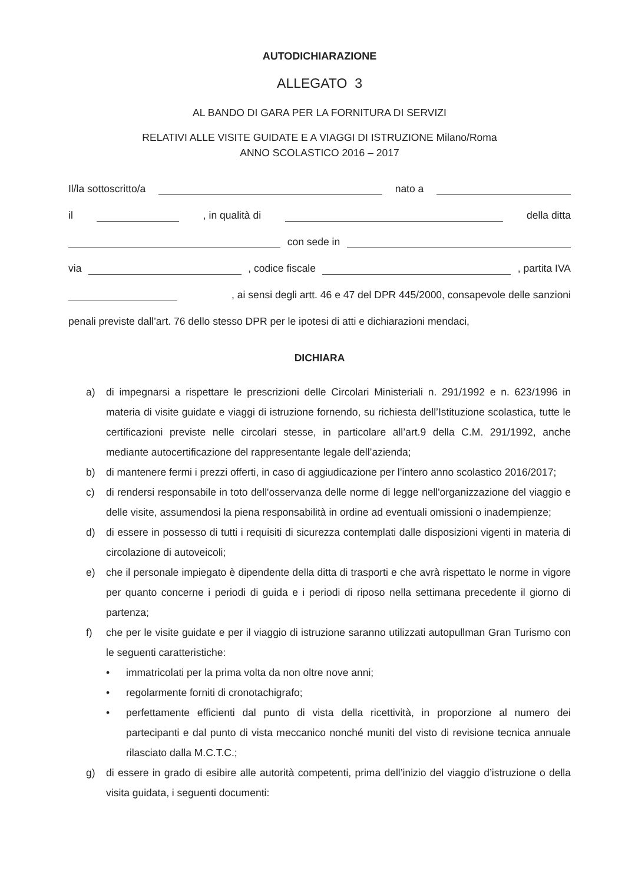AUTODICHIARAZIONE
ALLEGATO 3
AL BANDO DI GARA PER LA FORNITURA DI SERVIZI
RELATIVI ALLE VISITE GUIDATE E A VIAGGI DI ISTRUZIONE Milano/Roma
ANNO SCOLASTICO 2016 – 2017
Il/la sottoscritto/a nato a
il , in qualità di della ditta
con sede in
via , codice fiscale , partita IVA
, ai sensi degli artt. 46 e 47 del DPR 445/2000, consapevole delle sanzioni
penali previste dall’art. 76 dello stesso DPR per le ipotesi di atti e dichiarazioni mendaci,
DICHIARA
a) di impegnarsi a rispettare le prescrizioni delle Circolari Ministeriali n. 291/1992 e n. 623/1996 in materia di visite guidate e viaggi di istruzione fornendo, su richiesta dell’Istituzione scolastica, tutte le certificazioni previste nelle circolari stesse, in particolare all’art.9 della C.M. 291/1992, anche mediante autocertificazione del rappresentante legale dell’azienda;
b) di mantenere fermi i prezzi offerti, in caso di aggiudicazione per l’intero anno scolastico 2016/2017;
c) di rendersi responsabile in toto dell'osservanza delle norme di legge nell'organizzazione del viaggio e delle visite, assumendosi la piena responsabilità in ordine ad eventuali omissioni o inadempienze;
d) di essere in possesso di tutti i requisiti di sicurezza contemplati dalle disposizioni vigenti in materia di circolazione di autoveicoli;
e) che il personale impiegato è dipendente della ditta di trasporti e che avrà rispettato le norme in vigore per quanto concerne i periodi di guida e i periodi di riposo nella settimana precedente il giorno di partenza;
f) che per le visite guidate e per il viaggio di istruzione saranno utilizzati autopullman Gran Turismo con le seguenti caratteristiche:
• immatricolati per la prima volta da non oltre nove anni;
• regolarmente forniti di cronotachigrafo;
• perfettamente efficienti dal punto di vista della ricettività, in proporzione al numero dei partecipanti e dal punto di vista meccanico nonché muniti del visto di revisione tecnica annuale rilasciato dalla M.C.T.C.;
g) di essere in grado di esibire alle autorità competenti, prima dell’inizio del viaggio d’istruzione o della visita guidata, i seguenti documenti: